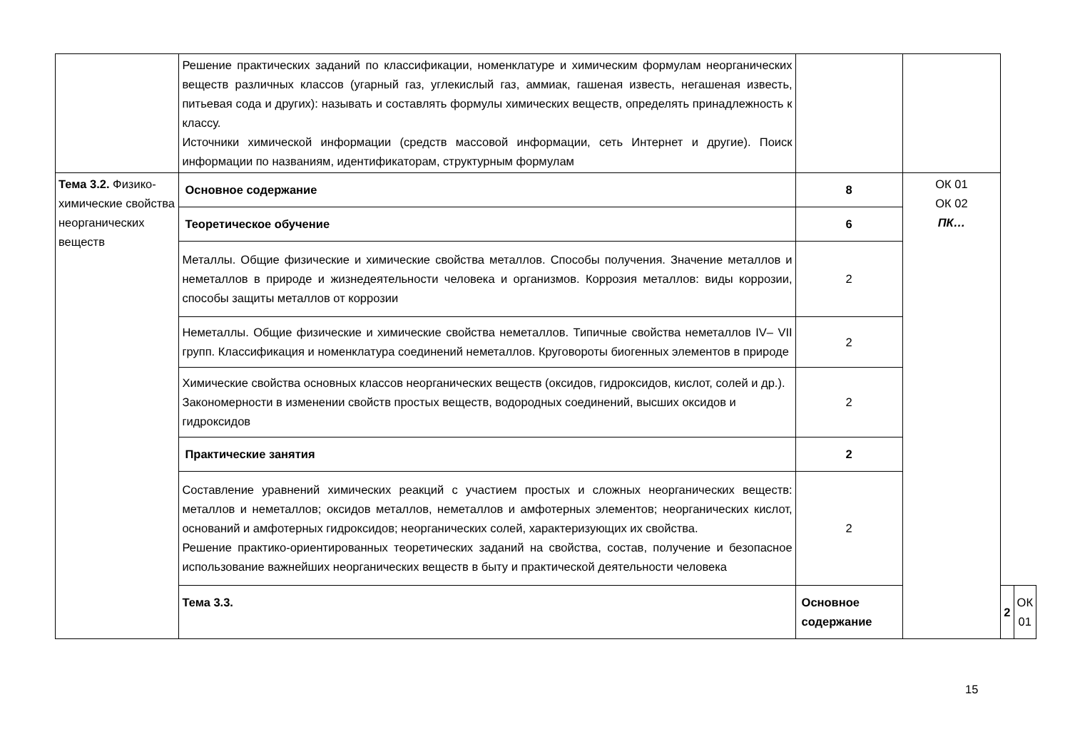| | Решение практических заданий по классификации, номенклатуре и химическим формулам неорганических веществ различных классов (угарный газ, углекислый газ, аммиак, гашеная известь, негашеная известь, питьевая сода и других): называть и составлять формулы химических веществ, определять принадлежность к классу. Источники химической информации (средств массовой информации, сеть Интернет и другие). Поиск информации по названиям, идентификаторам, структурным формулам | | | | |
| Тема 3.2. Физико-химические свойства неорганических веществ | Основное содержание | 8 | ОК 01 ОК 02 ПК… | | |
| | Теоретическое обучение | 6 | | | |
| | Металлы. Общие физические и химические свойства металлов. Способы получения. Значение металлов и неметаллов в природе и жизнедеятельности человека и организмов. Коррозия металлов: виды коррозии, способы защиты металлов от коррозии | 2 | | | |
| | Неметаллы. Общие физические и химические свойства неметаллов. Типичные свойства неметаллов IV– VII групп. Классификация и номенклатура соединений неметаллов. Круговороты биогенных элементов в природе | 2 | | | |
| | Химические свойства основных классов неорганических веществ (оксидов, гидроксидов, кислот, солей и др.). Закономерности в изменении свойств простых веществ, водородных соединений, высших оксидов и гидроксидов | 2 | | | |
| | Практические занятия | 2 | | | |
| | Составление уравнений химических реакций с участием простых и сложных неорганических веществ: металлов и неметаллов; оксидов металлов, неметаллов и амфотерных элементов; неорганических кислот, оснований и амфотерных гидроксидов; неорганических солей, характеризующих их свойства. Решение практико-ориентированных теоретических заданий на свойства, состав, получение и безопасное использование важнейших неорганических веществ в быту и практической деятельности человека | 2 | | | |
| | Тема 3.3. | Основное содержание | | 2 | ОК 01 |
15